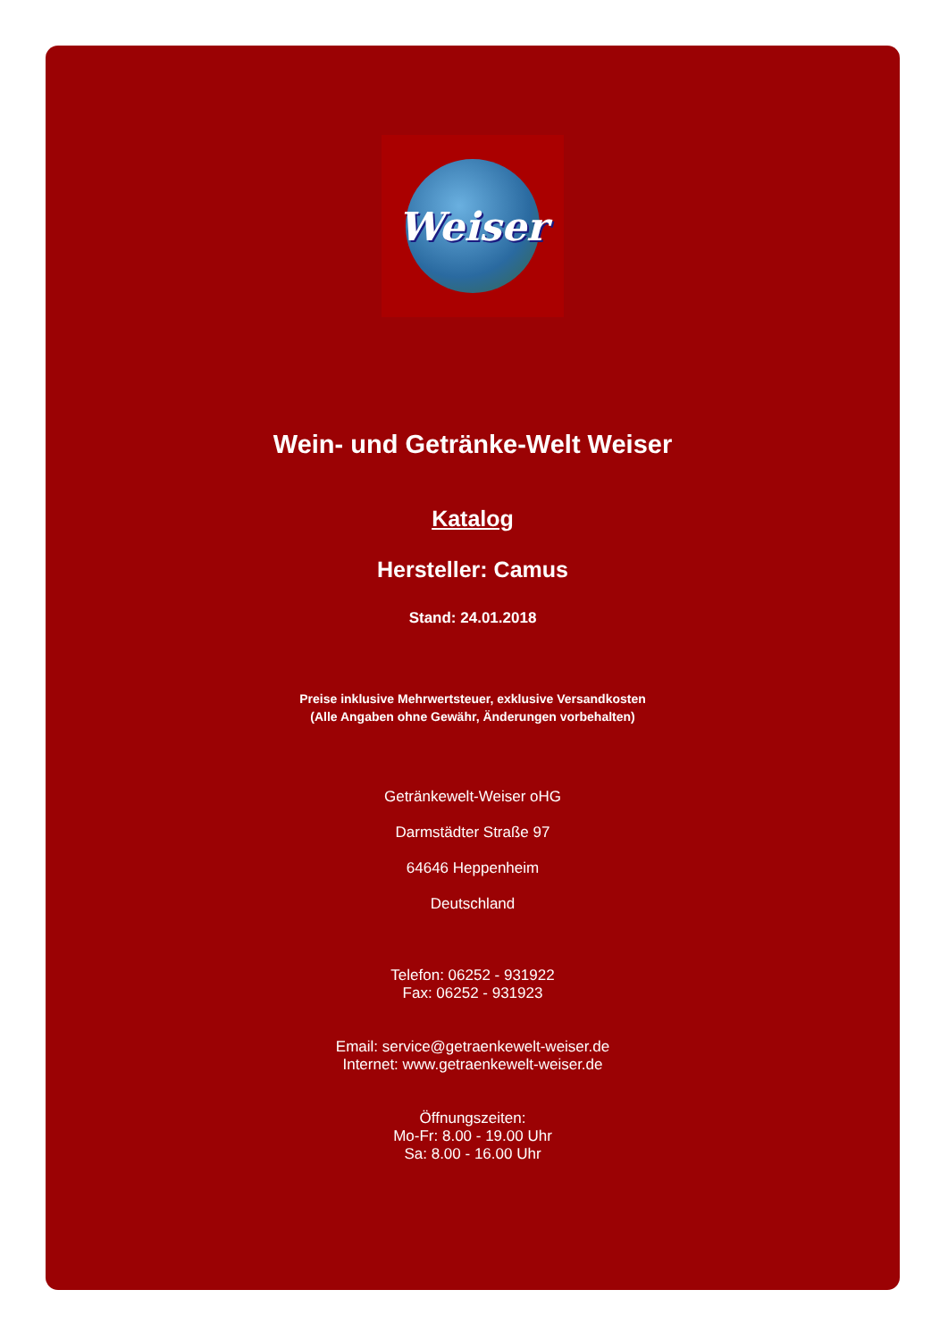Weiser
Wein- und Getränke-Welt Weiser
Katalog
Hersteller: Camus
Stand: 24.01.2018
Preise inklusive Mehrwertsteuer, exklusive Versandkosten
(Alle Angaben ohne Gewähr, Änderungen vorbehalten)
Getränkewelt-Weiser oHG
Darmstädter Straße 97
64646 Heppenheim
Deutschland
Telefon: 06252 - 931922
Fax: 06252 - 931923
Email: service@getraenkewelt-weiser.de
Internet: www.getraenkewelt-weiser.de
Öffnungszeiten:
Mo-Fr: 8.00 - 19.00 Uhr
Sa: 8.00 - 16.00 Uhr